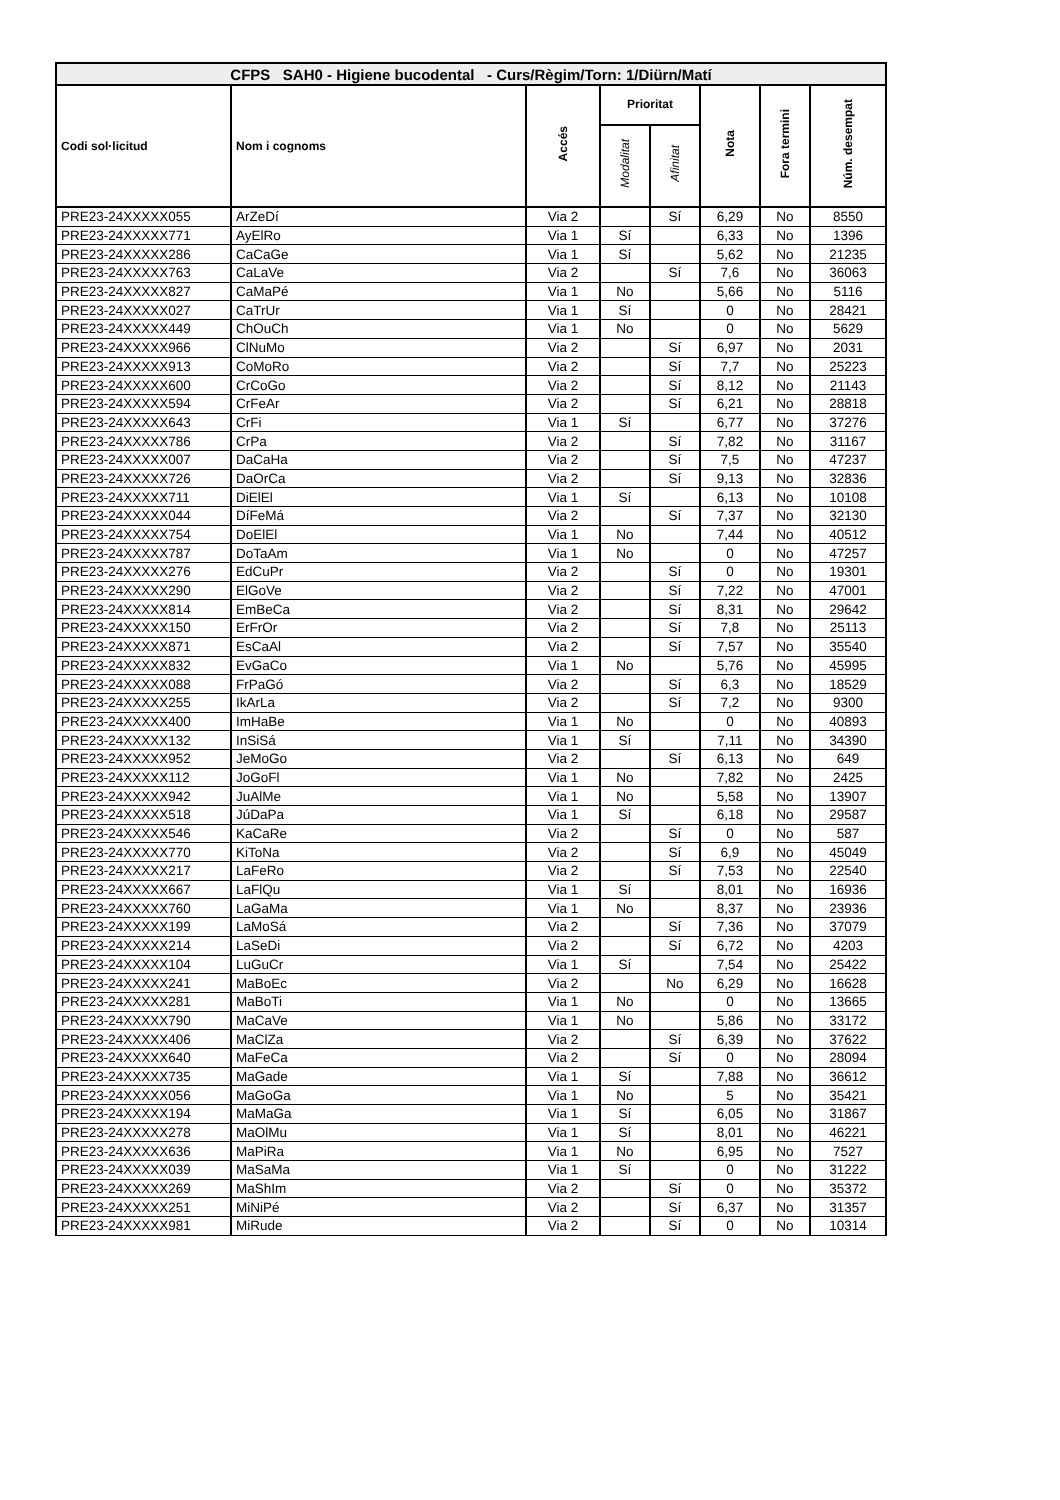| CFPS SAH0 - Higiene bucodental - Curs/Règim/Torn: 1/Diürn/Matí | | | | | | | |
| --- | --- | --- | --- | --- | --- | --- | --- |
| Codi sol·licitud | Nom i cognoms | Accés | Prioritat | | Nota | Fora termini | Núm. desempat |
| | | | Modalitat | Afinitat | | | |
| PRE23-24XXXXX055 | ArZeDí | Via 2 | | Sí | 6,29 | No | 8550 |
| PRE23-24XXXXX771 | AyElRo | Via 1 | Sí | | 6,33 | No | 1396 |
| PRE23-24XXXXX286 | CaCaGe | Via 1 | Sí | | 5,62 | No | 21235 |
| PRE23-24XXXXX763 | CaLaVe | Via 2 | | Sí | 7,6 | No | 36063 |
| PRE23-24XXXXX827 | CaMaPé | Via 1 | No | | 5,66 | No | 5116 |
| PRE23-24XXXXX027 | CaTrUr | Via 1 | Sí | | 0 | No | 28421 |
| PRE23-24XXXXX449 | ChOuCh | Via 1 | No | | 0 | No | 5629 |
| PRE23-24XXXXX966 | ClNuMo | Via 2 | | Sí | 6,97 | No | 2031 |
| PRE23-24XXXXX913 | CoMoRo | Via 2 | | Sí | 7,7 | No | 25223 |
| PRE23-24XXXXX600 | CrCoGo | Via 2 | | Sí | 8,12 | No | 21143 |
| PRE23-24XXXXX594 | CrFeAr | Via 2 | | Sí | 6,21 | No | 28818 |
| PRE23-24XXXXX643 | CrFi | Via 1 | Sí | | 6,77 | No | 37276 |
| PRE23-24XXXXX786 | CrPa | Via 2 | | Sí | 7,82 | No | 31167 |
| PRE23-24XXXXX007 | DaCaHa | Via 2 | | Sí | 7,5 | No | 47237 |
| PRE23-24XXXXX726 | DaOrCa | Via 2 | | Sí | 9,13 | No | 32836 |
| PRE23-24XXXXX711 | DiElEl | Via 1 | Sí | | 6,13 | No | 10108 |
| PRE23-24XXXXX044 | DíFeMá | Via 2 | | Sí | 7,37 | No | 32130 |
| PRE23-24XXXXX754 | DoElEl | Via 1 | No | | 7,44 | No | 40512 |
| PRE23-24XXXXX787 | DoTaAm | Via 1 | No | | 0 | No | 47257 |
| PRE23-24XXXXX276 | EdCuPr | Via 2 | | Sí | 0 | No | 19301 |
| PRE23-24XXXXX290 | ElGoVe | Via 2 | | Sí | 7,22 | No | 47001 |
| PRE23-24XXXXX814 | EmBeCa | Via 2 | | Sí | 8,31 | No | 29642 |
| PRE23-24XXXXX150 | ErFrOr | Via 2 | | Sí | 7,8 | No | 25113 |
| PRE23-24XXXXX871 | EsCaAl | Via 2 | | Sí | 7,57 | No | 35540 |
| PRE23-24XXXXX832 | EvGaCo | Via 1 | No | | 5,76 | No | 45995 |
| PRE23-24XXXXX088 | FrPaGó | Via 2 | | Sí | 6,3 | No | 18529 |
| PRE23-24XXXXX255 | IkArLa | Via 2 | | Sí | 7,2 | No | 9300 |
| PRE23-24XXXXX400 | ImHaBe | Via 1 | No | | 0 | No | 40893 |
| PRE23-24XXXXX132 | InSiSá | Via 1 | Sí | | 7,11 | No | 34390 |
| PRE23-24XXXXX952 | JeMoGo | Via 2 | | Sí | 6,13 | No | 649 |
| PRE23-24XXXXX112 | JoGoFl | Via 1 | No | | 7,82 | No | 2425 |
| PRE23-24XXXXX942 | JuAlMe | Via 1 | No | | 5,58 | No | 13907 |
| PRE23-24XXXXX518 | JúDaPa | Via 1 | Sí | | 6,18 | No | 29587 |
| PRE23-24XXXXX546 | KaCaRe | Via 2 | | Sí | 0 | No | 587 |
| PRE23-24XXXXX770 | KiToNa | Via 2 | | Sí | 6,9 | No | 45049 |
| PRE23-24XXXXX217 | LaFeRo | Via 2 | | Sí | 7,53 | No | 22540 |
| PRE23-24XXXXX667 | LaFlQu | Via 1 | Sí | | 8,01 | No | 16936 |
| PRE23-24XXXXX760 | LaGaMa | Via 1 | No | | 8,37 | No | 23936 |
| PRE23-24XXXXX199 | LaMoSá | Via 2 | | Sí | 7,36 | No | 37079 |
| PRE23-24XXXXX214 | LaSeDi | Via 2 | | Sí | 6,72 | No | 4203 |
| PRE23-24XXXXX104 | LuGuCr | Via 1 | Sí | | 7,54 | No | 25422 |
| PRE23-24XXXXX241 | MaBoEc | Via 2 | | No | 6,29 | No | 16628 |
| PRE23-24XXXXX281 | MaBoTi | Via 1 | No | | 0 | No | 13665 |
| PRE23-24XXXXX790 | MaCaVe | Via 1 | No | | 5,86 | No | 33172 |
| PRE23-24XXXXX406 | MaClZa | Via 2 | | Sí | 6,39 | No | 37622 |
| PRE23-24XXXXX640 | MaFeCa | Via 2 | | Sí | 0 | No | 28094 |
| PRE23-24XXXXX735 | MaGade | Via 1 | Sí | | 7,88 | No | 36612 |
| PRE23-24XXXXX056 | MaGoGa | Via 1 | No | | 5 | No | 35421 |
| PRE23-24XXXXX194 | MaMaGa | Via 1 | Sí | | 6,05 | No | 31867 |
| PRE23-24XXXXX278 | MaOlMu | Via 1 | Sí | | 8,01 | No | 46221 |
| PRE23-24XXXXX636 | MaPiRa | Via 1 | No | | 6,95 | No | 7527 |
| PRE23-24XXXXX039 | MaSaMa | Via 1 | Sí | | 0 | No | 31222 |
| PRE23-24XXXXX269 | MaShIm | Via 2 | | Sí | 0 | No | 35372 |
| PRE23-24XXXXX251 | MiNiPé | Via 2 | | Sí | 6,37 | No | 31357 |
| PRE23-24XXXXX981 | MiRude | Via 2 | | Sí | 0 | No | 10314 |